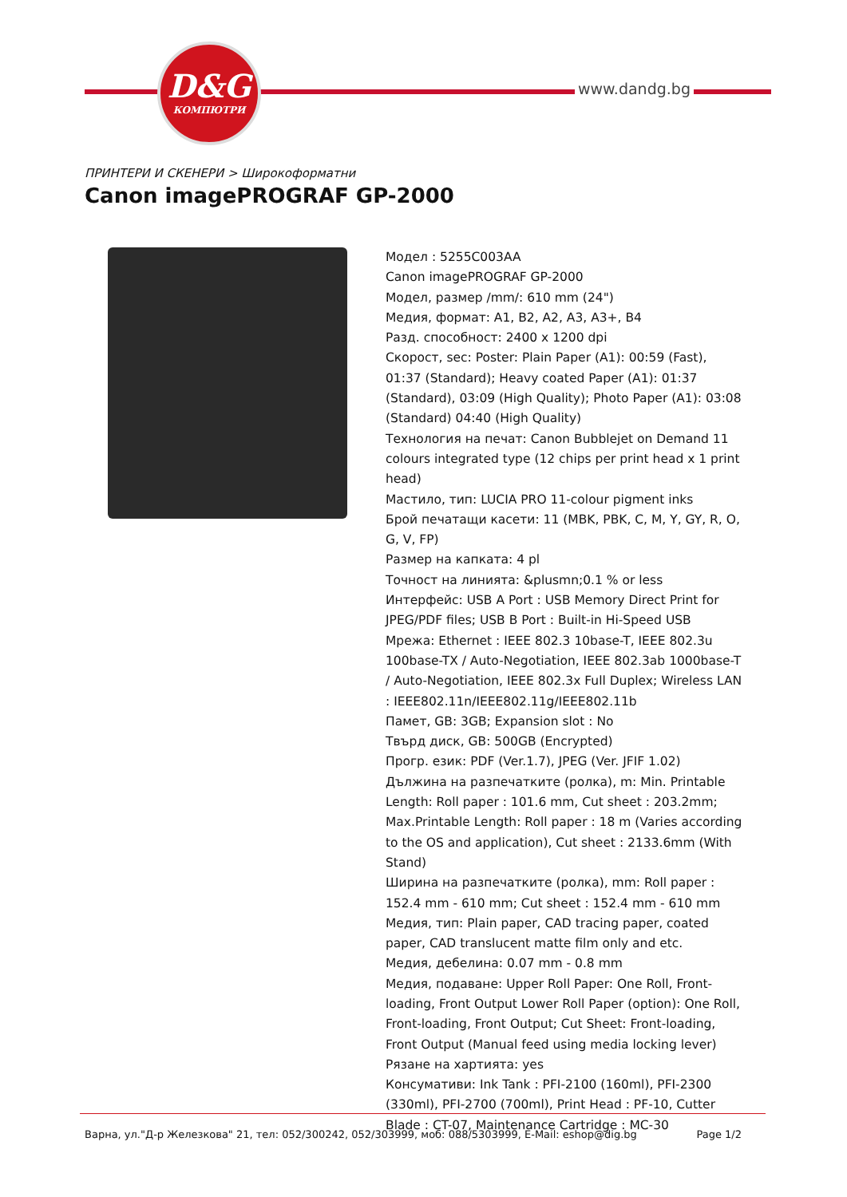D&G
КОМПЮТРИ
www.dandg.bg
ПРИНТЕРИ И СКЕНЕРИ > Широкоформатни
Canon imagePROGRAF GP-2000
Модел : 5255C003AA
Canon imagePROGRAF GP-2000
Модел, размер /mm/: 610 mm (24")
Медия, формат: A1, B2, A2, A3, A3+, B4
Разд. способност: 2400 x 1200 dpi
Скорост, sec: Poster: Plain Paper (A1): 00:59 (Fast), 01:37 (Standard); Heavy coated Paper (A1): 01:37 (Standard), 03:09 (High Quality); Photo Paper (A1): 03:08 (Standard) 04:40 (High Quality)
Технология на печат: Canon Bubblejet on Demand 11 colours integrated type (12 chips per print head x 1 print head)
Мастило, тип: LUCIA PRO 11-colour pigment inks
Брой печатащи касети: 11 (MBK, PBK, C, M, Y, GY, R, O, G, V, FP)
Размер на капката: 4 pl
Точност на линията: &plusmn;0.1 % or less
Интерфейс: USB A Port : USB Memory Direct Print for JPEG/PDF files; USB B Port : Built-in Hi-Speed USB
Мрежа: Ethernet : IEEE 802.3 10base-T, IEEE 802.3u 100base-TX / Auto-Negotiation, IEEE 802.3ab 1000base-T / Auto-Negotiation, IEEE 802.3x Full Duplex; Wireless LAN : IEEE802.11n/IEEE802.11g/IEEE802.11b
Памет, GB: 3GB; Expansion slot : No
Твърд диск, GB: 500GB (Encrypted)
Прогр. език: PDF (Ver.1.7), JPEG (Ver. JFIF 1.02)
Дължина на разпечатките (ролка), m: Min. Printable Length: Roll paper : 101.6 mm, Cut sheet : 203.2mm; Max.Printable Length: Roll paper : 18 m (Varies according to the OS and application), Cut sheet : 2133.6mm (With Stand)
Ширина на разпечатките (ролка), mm: Roll paper : 152.4 mm - 610 mm; Cut sheet : 152.4 mm - 610 mm
Медия, тип: Plain paper, CAD tracing paper, coated paper, CAD translucent matte film only and etc.
Медия, дебелина: 0.07 mm - 0.8 mm
Медия, подаване: Upper Roll Paper: One Roll, Front-loading, Front Output Lower Roll Paper (option): One Roll, Front-loading, Front Output; Cut Sheet: Front-loading, Front Output (Manual feed using media locking lever)
Рязане на хартията: yes
Консумативи: Ink Tank : PFI-2100 (160ml), PFI-2300 (330ml), PFI-2700 (700ml), Print Head : PF-10, Cutter Blade : CT-07, Maintenance Cartridge : MC-30
Варна, ул."Д-р Железкова" 21, тел: 052/300242, 052/303999, моб: 088/5303999, E-Mail: eshop@dig.bg Page 1/2